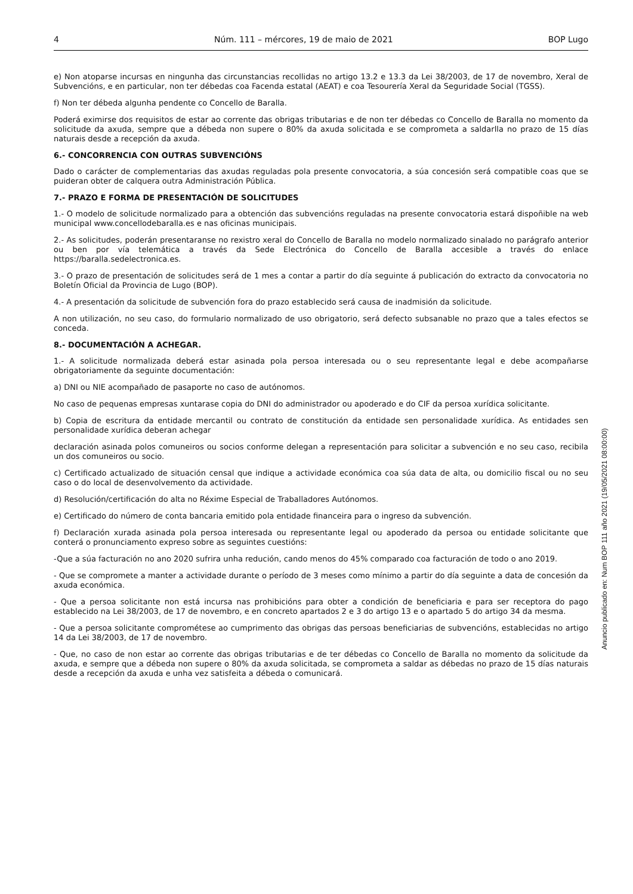4 Núm. 111 – mércores, 19 de maio de 2021 BOP Lugo
e) Non atoparse incursas en ningunha das circunstancias recollidas no artigo 13.2 e 13.3 da Lei 38/2003, de 17 de novembro, Xeral de Subvencións, e en particular, non ter débedas coa Facenda estatal (AEAT) e coa Tesourería Xeral da Seguridade Social (TGSS).
f) Non ter débeda algunha pendente co Concello de Baralla.
Poderá eximirse dos requisitos de estar ao corrente das obrigas tributarias e de non ter débedas co Concello de Baralla no momento da solicitude da axuda, sempre que a débeda non supere o 80% da axuda solicitada e se comprometa a saldarlla no prazo de 15 días naturais desde a recepción da axuda.
6.- CONCORRENCIA CON OUTRAS SUBVENCIÓNS
Dado o carácter de complementarias das axudas reguladas pola presente convocatoria, a súa concesión será compatible coas que se puideran obter de calquera outra Administración Pública.
7.- PRAZO E FORMA DE PRESENTACIÓN DE SOLICITUDES
1.- O modelo de solicitude normalizado para a obtención das subvencións reguladas na presente convocatoria estará dispoñible na web municipal www.concellodebaralla.es e nas oficinas municipais.
2.- As solicitudes, poderán presentaranse no rexistro xeral do Concello de Baralla no modelo normalizado sinalado no parágrafo anterior ou ben por vía telemática a través da Sede Electrónica do Concello de Baralla accesible a través do enlace https://baralla.sedelectronica.es.
3.- O prazo de presentación de solicitudes será de 1 mes a contar a partir do día seguinte á publicación do extracto da convocatoria no Boletín Oficial da Provincia de Lugo (BOP).
4.- A presentación da solicitude de subvención fora do prazo establecido será causa de inadmisión da solicitude.
A non utilización, no seu caso, do formulario normalizado de uso obrigatorio, será defecto subsanable no prazo que a tales efectos se conceda.
8.- DOCUMENTACIÓN A ACHEGAR.
1.- A solicitude normalizada deberá estar asinada pola persoa interesada ou o seu representante legal e debe acompañarse obrigatoriamente da seguinte documentación:
a) DNI ou NIE acompañado de pasaporte no caso de autónomos.
No caso de pequenas empresas xuntarase copia do DNI do administrador ou apoderado e do CIF da persoa xurídica solicitante.
b) Copia de escritura da entidade mercantil ou contrato de constitución da entidade sen personalidade xurídica. As entidades sen personalidade xurídica deberan achegar
declaración asinada polos comuneiros ou socios conforme delegan a representación para solicitar a subvención e no seu caso, recibila un dos comuneiros ou socio.
c) Certificado actualizado de situación censal que indique a actividade económica coa súa data de alta, ou domicilio fiscal ou no seu caso o do local de desenvolvemento da actividade.
d) Resolución/certificación do alta no Réxime Especial de Traballadores Autónomos.
e) Certificado do número de conta bancaria emitido pola entidade financeira para o ingreso da subvención.
f) Declaración xurada asinada pola persoa interesada ou representante legal ou apoderado da persoa ou entidade solicitante que conterá o pronunciamento expreso sobre as seguintes cuestións:
-Que a súa facturación no ano 2020 sufrira unha redución, cando menos do 45% comparado coa facturación de todo o ano 2019.
- Que se compromete a manter a actividade durante o período de 3 meses como mínimo a partir do día seguinte a data de concesión da axuda económica.
- Que a persoa solicitante non está incursa nas prohibicións para obter a condición de beneficiaria e para ser receptora do pago establecido na Lei 38/2003, de 17 de novembro, e en concreto apartados 2 e 3 do artigo 13 e o apartado 5 do artigo 34 da mesma.
- Que a persoa solicitante comprométese ao cumprimento das obrigas das persoas beneficiarias de subvencións, establecidas no artigo 14 da Lei 38/2003, de 17 de novembro.
- Que, no caso de non estar ao corrente das obrigas tributarias e de ter débedas co Concello de Baralla no momento da solicitude da axuda, e sempre que a débeda non supere o 80% da axuda solicitada, se comprometa a saldar as débedas no prazo de 15 días naturais desde a recepción da axuda e unha vez satisfeita a débeda o comunicará.
Anuncio publicado en: Num BOP 111 año 2021 (19/05/2021 08:00:00)